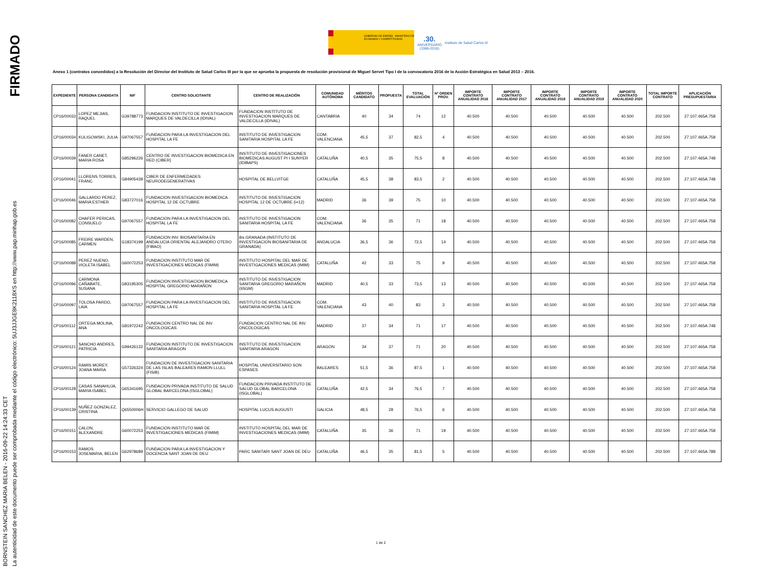FIRMADO
BORNSTEIN SANCHEZ MARIA BELEN - 2016-09-22 14:24:33 CET
La autenticidad de este documento puede ser comprobada mediante el código electrónico: 5UJ3JJGE8K2118XS en http://www.pap.minhap.gob.es
GOBIERNO DE ESPAÑA MINISTERIO DE ECONOMÍA Y COMPETITIVIDAD
.30.
ANIVERSARIO
(1986-2016)
Instituto de Salud Carlos III
Anexo 1 (contratos concedidos) a la Resolución del Director del Instituto de Salud Carlos III por la que se aprueba la propuesta de resolución provisional de Miguel Servet Tipo I de la convocatoria 2016 de la Acción Estratégica en Salud 2013 – 2016.
| EXPEDIENTE | PERSONA CANDIDATA | NIF | CENTRO SOLICITANTE | CENTRO DE REALIZACIÓN | COMUNIDAD AUTÓNOMA | MÉRITOS CANDIDATO | PROPUESTA | TOTAL EVALUACIÓN | Nº ORDEN PROV. | IMPORTE CONTRATO ANUALIDAD 2016 | IMPORTE CONTRATO ANUALIDAD 2017 | IMPORTE CONTRATO ANUALIDAD 2018 | IMPORTE CONTRATO ANUALIDAD 2019 | IMPORTE CONTRATO ANUALIDAD 2020 | TOTAL IMPORTE CONTRATO | APLICACIÓN PRESUPUESTARIA |
| --- | --- | --- | --- | --- | --- | --- | --- | --- | --- | --- | --- | --- | --- | --- | --- | --- |
| CP16/00033 | LOPEZ MEJIAS, RAQUEL | G39788773 | FUNDACION INSTITUTO DE INVESTIGACION MARQUES DE VALDECILLA (IDIVAL) | FUNDACION INSTITUTO DE INVESTIGACION MARQUES DE VALDECILLA (IDIVAL) | CANTABRIA | 40 | 34 | 74 | 12 | 40.500 | 40.500 | 40.500 | 40.500 | 40.500 | 202.500 | 27.107.465A.758 |
| CP16/00034 | KULIGOWSKI, JULIA | G97067557 | FUNDACION PARA LA INVESTIGACION DEL HOSPITAL LA FE | INSTITUTO DE INVESTIGACION SANITARIA HOSPITAL LA FE | COM. VALENCIANA | 45,5 | 37 | 82,5 | 4 | 40.500 | 40.500 | 40.500 | 40.500 | 40.500 | 202.500 | 27.107.465A.758 |
| CP16/00039 | FANER CANET, MARIA ROSA | G85296226 | CENTRO DE INVESTIGACION BIOMEDICA EN RED (CIBER) | INSTITUTO DE INVESTIGACIONES BIOMEDICAS AUGUST PI I SUNYER (IDIBAPS) | CATALUÑA | 40,5 | 35 | 75,5 | 8 | 40.500 | 40.500 | 40.500 | 40.500 | 40.500 | 202.500 | 27.107.465A.748 |
| CP16/00041 | LLORENS TORRES, FRANC | G84905439 | CIBER DE ENFERMEDADES NEURODEGENERATIVAS | HOSPITAL DE BELLVITGE | CATALUÑA | 45,5 | 38 | 83,5 | 2 | 40.500 | 40.500 | 40.500 | 40.500 | 40.500 | 202.500 | 27.107.465A.748 |
| CP16/00046 | GALLARDO PEREZ, MARIA ESTHER | G83727016 | FUNDACION INVESTIGACION BIOMEDICA HOSPITAL 12 DE OCTUBRE | INSTITUTO DE INVESTIGACION HOSPITAL 12 DE OCTUBRE (i+12) | MADRID | 36 | 39 | 75 | 10 | 40.500 | 40.500 | 40.500 | 40.500 | 40.500 | 202.500 | 27.107.465A.758 |
| CP16/00082 | CHAFER PERICAS, CONSUELO | G97067557 | FUNDACION PARA LA INVESTIGACION DEL HOSPITAL LA FE | INSTITUTO DE INVESTIGACION SANITARIA HOSPITAL LA FE | COM. VALENCIANA | 36 | 35 | 71 | 18 | 40.500 | 40.500 | 40.500 | 40.500 | 40.500 | 202.500 | 27.107.465A.758 |
| CP16/00085 | FREIRE WARDEN, CARMEN | G18374199 | FUNDACION INV. BIOSANITARIA EN ANDALUCIA ORIENTAL ALEJANDRO OTERO (FIBAO) | ibs.GRANADA (INSTITUTO DE INVESTIGACION BIOSANITARIA DE GRANADA) | ANDALUCIA | 36,5 | 36 | 72,5 | 14 | 40.500 | 40.500 | 40.500 | 40.500 | 40.500 | 202.500 | 27.107.465A.758 |
| CP16/00088 | PEREZ NUENO, VIOLETA ISABEL | G60072253 | FUNDACION INSTITUTO MAR DE INVESTIGACIONES MEDICAS (FIMIM) | INSTITUTO HOSPITAL DEL MAR DE INVESTIGACIONES MEDICAS (IMIM) | CATALUÑA | 42 | 33 | 75 | 9 | 40.500 | 40.500 | 40.500 | 40.500 | 40.500 | 202.500 | 27.107.465A.758 |
| CP16/00096 | CARMONA CAÑABATE, SUSANA | G83195305 | FUNDACION INVESTIGACION BIOMEDICA HOSPITAL GREGORIO MARAÑON | INSTITUTO DE INVESTIGACION SANITARIA GREGORIO MARAÑON (IiSGM) | MADRID | 40,5 | 33 | 73,5 | 13 | 40.500 | 40.500 | 40.500 | 40.500 | 40.500 | 202.500 | 27.107.465A.758 |
| CP16/00097 | TOLOSA PARDO, LAIA | G97067557 | FUNDACION PARA LA INVESTIGACION DEL HOSPITAL LA FE | INSTITUTO DE INVESTIGACION SANITARIA HOSPITAL LA FE | COM. VALENCIANA | 43 | 40 | 83 | 3 | 40.500 | 40.500 | 40.500 | 40.500 | 40.500 | 202.500 | 27.107.465A.758 |
| CP16/00112 | ORTEGA MOLINA, ANA | G81972242 | FUNDACION CENTRO NAL DE INV. ONCOLOGICAS | FUNDACION CENTRO NAL DE INV. ONCOLOGICAS | MADRID | 37 | 34 | 71 | 17 | 40.500 | 40.500 | 40.500 | 40.500 | 40.500 | 202.500 | 27.107.465A.748 |
| CP16/00121 | SANCHO ANDRES, PATRICIA | G99426132 | FUNDACION INSTITUTO DE INVESTIGACION SANITARIA ARAGON | INSTITUTO DE INVESTIGACION SANITARIA ARAGON | ARAGON | 34 | 37 | 71 | 20 | 40.500 | 40.500 | 40.500 | 40.500 | 40.500 | 202.500 | 27.107.465A.758 |
| CP16/00124 | RAMIS MOREY, JOANA MARIA | G57326324 | FUNDACION DE INVESTIGACION SANITARIA DE LAS ISLAS BALEARES RAMON LLULL (FISIB) | HOSPITAL UNIVERSITARIO SON ESPASES | BALEARES | 51,5 | 36 | 87,5 | 1 | 40.500 | 40.500 | 40.500 | 40.500 | 40.500 | 202.500 | 27.107.465A.758 |
| CP16/00128 | CASAS SANAHUJA, MARIA ISABEL | G65341695 | FUNDACION PRIVADA INSTITUTO DE SALUD GLOBAL BARCELONA (ISGLOBAL) | FUNDACION PRIVADA INSTITUTO DE SALUD GLOBAL BARCELONA (ISGLOBAL) | CATALUÑA | 42,5 | 34 | 76,5 | 7 | 40.500 | 40.500 | 40.500 | 40.500 | 40.500 | 202.500 | 27.107.465A.758 |
| CP16/00139 | NUÑEZ GONZALEZ, CRISTINA | Q6550006H | SERVICIO GALLEGO DE SALUD | HOSPITAL LUCUS AUGUSTI | GALICIA | 48,5 | 28 | 76,5 | 6 | 40.500 | 40.500 | 40.500 | 40.500 | 40.500 | 202.500 | 27.107.465A.758 |
| CP16/00151 | CALON, ALEXANDRE | G60072253 | FUNDACION INSTITUTO MAR DE INVESTIGACIONES MEDICAS (FIMIM) | INSTITUTO HOSPITAL DEL MAR DE INVESTIGACIONES MEDICAS (IMIM) | CATALUÑA | 35 | 36 | 71 | 19 | 40.500 | 40.500 | 40.500 | 40.500 | 40.500 | 202.500 | 27.107.465A.758 |
| CP16/00153 | RAMOS JOSEMARIA, BELEN | G62978689 | FUNDACION PARA LA INVESTIGACION Y DOCENCIA SANT JOAN DE DEU | PARC SANITARI SANT JOAN DE DEU | CATALUÑA | 46,5 | 35 | 81,5 | 5 | 40.500 | 40.500 | 40.500 | 40.500 | 40.500 | 202.500 | 27.107.465A.788 |
1 de 2